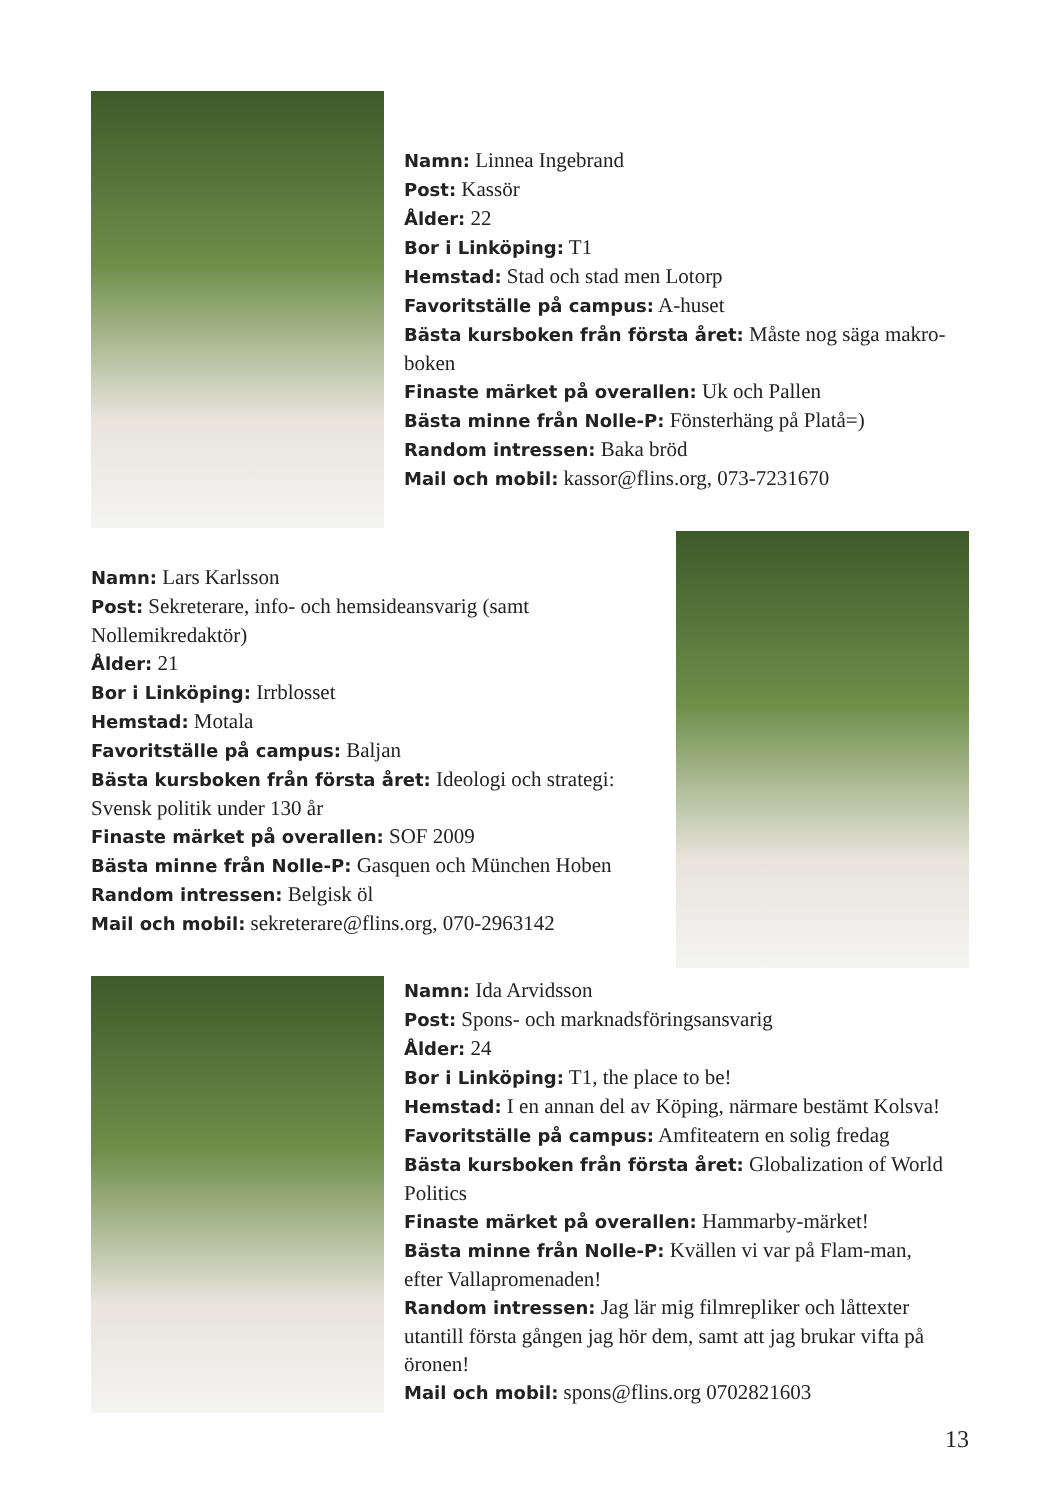Namn: Linnea Ingebrand
Post: Kassör
Ålder: 22
Bor i Linköping: T1
Hemstad: Stad och stad men Lotorp
Favoritställe på campus: A-huset
Bästa kursboken från första året: Måste nog säga makro-boken
Finaste märket på overallen: Uk och Pallen
Bästa minne från Nolle-P: Fönsterhäng på Platå=)
Random intressen: Baka bröd
Mail och mobil: kassor@flins.org, 073-7231670
Namn: Lars Karlsson
Post: Sekreterare, info- och hemsideansvarig (samt Nollemikredaktör)
Ålder: 21
Bor i Linköping: Irrblosset
Hemstad: Motala
Favoritställe på campus: Baljan
Bästa kursboken från första året: Ideologi och strategi: Svensk politik under 130 år
Finaste märket på overallen: SOF 2009
Bästa minne från Nolle-P: Gasquen och München Hoben
Random intressen: Belgisk öl
Mail och mobil: sekreterare@flins.org, 070-2963142
Namn: Ida Arvidsson
Post: Spons- och marknadsföringsansvarig
Ålder: 24
Bor i Linköping: T1, the place to be!
Hemstad: I en annan del av Köping, närmare bestämt Kolsva!
Favoritställe på campus: Amfiteatern en solig fredag
Bästa kursboken från första året: Globalization of World Politics
Finaste märket på overallen: Hammarby-märket!
Bästa minne från Nolle-P: Kvällen vi var på Flam-man, efter Vallapromenaden!
Random intressen: Jag lär mig filmrepliker och låttexter utantill första gången jag hör dem, samt att jag brukar vifta på öronen!
Mail och mobil: spons@flins.org 0702821603
13